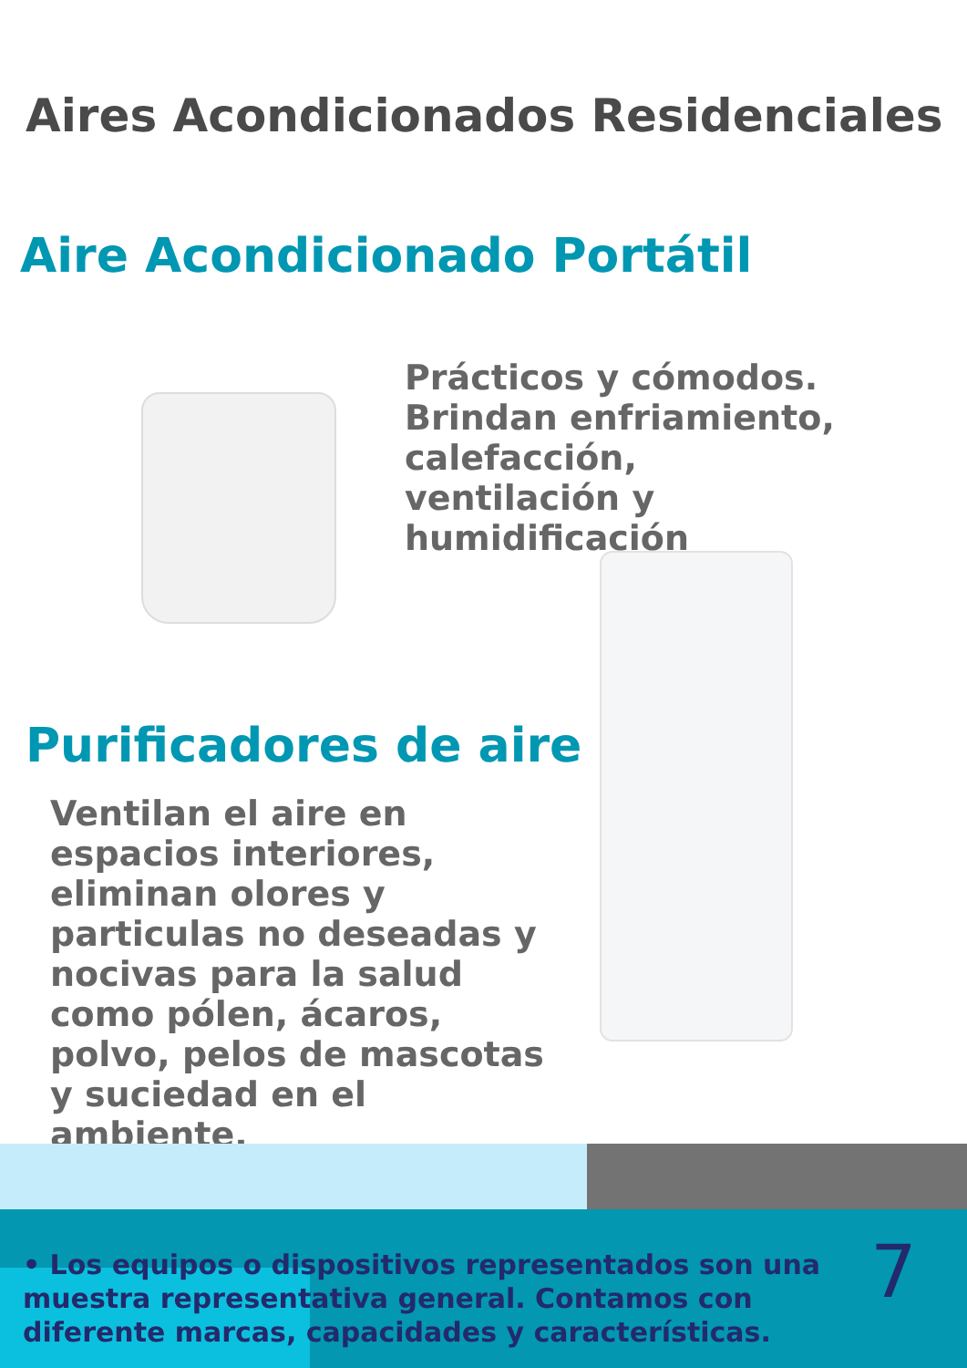Aires Acondicionados Residenciales
Aire Acondicionado Portátil
Prácticos y cómodos. Brindan enfriamiento, calefacción, ventilación y humidificación
Purificadores de aire
Ventilan el aire en espacios interiores, eliminan olores y particulas no deseadas y nocivas para la salud como pólen, ácaros, polvo, pelos de mascotas y suciedad en el ambiente.
• Los equipos o dispositivos representados son una muestra representativa general. Contamos con diferente marcas, capacidades y características.
7